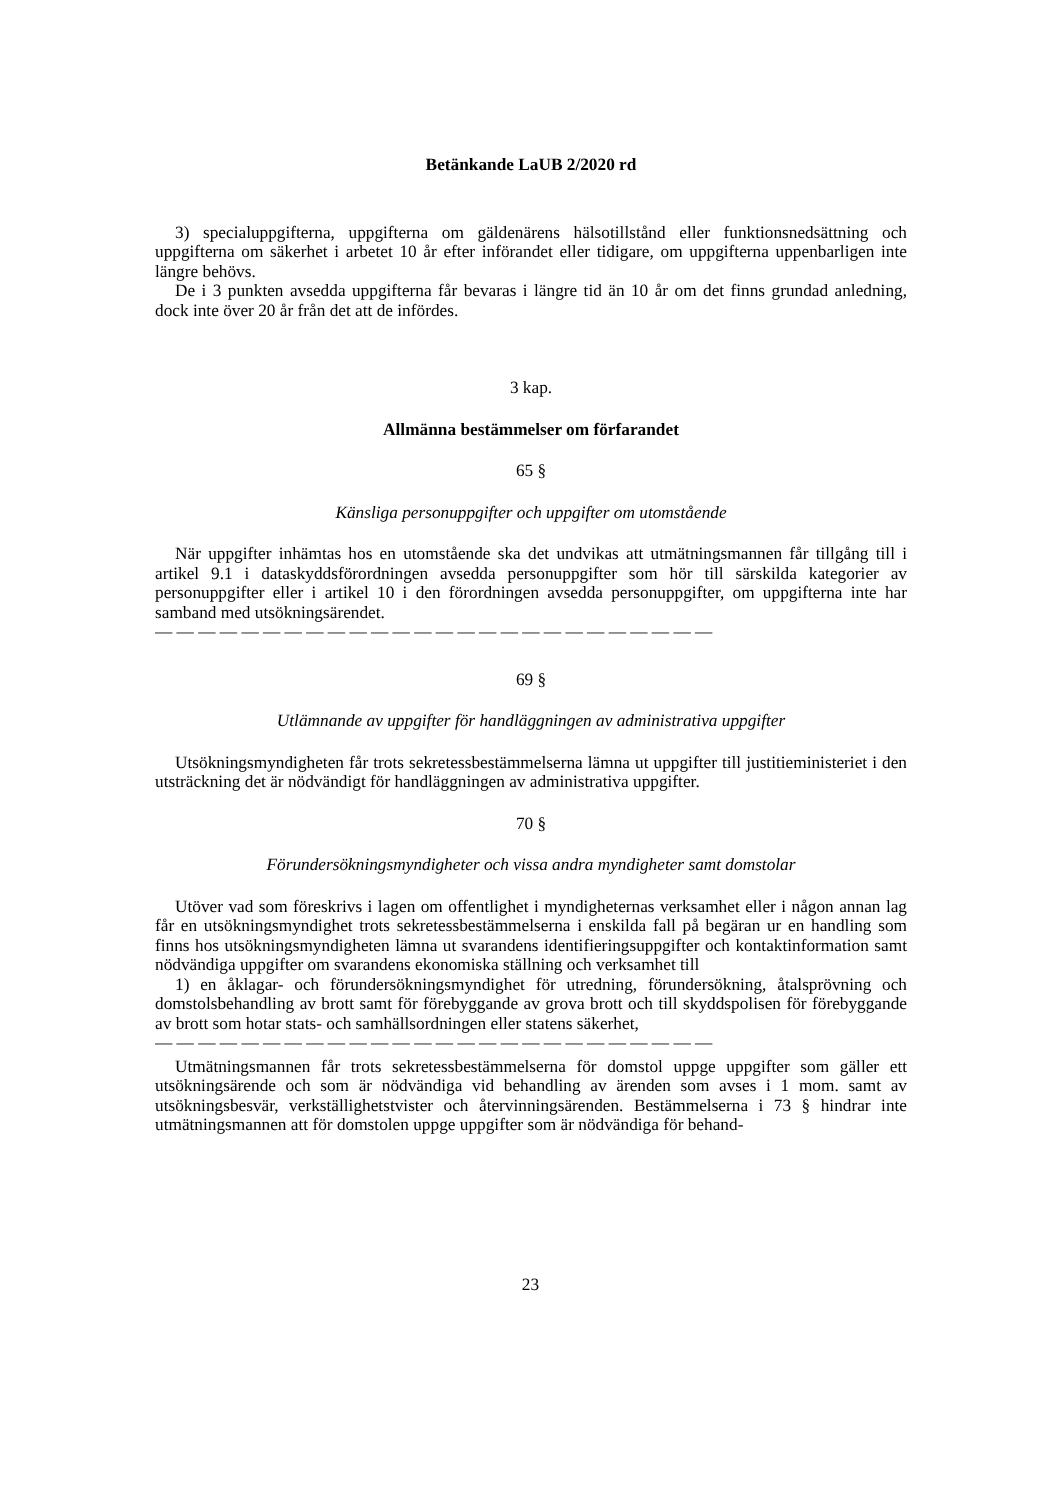Betänkande LaUB 2/2020 rd
3) specialuppgifterna, uppgifterna om gäldenärens hälsotillstånd eller funktionsnedsättning och uppgifterna om säkerhet i arbetet 10 år efter införandet eller tidigare, om uppgifterna uppenbarligen inte längre behövs.
De i 3 punkten avsedda uppgifterna får bevaras i längre tid än 10 år om det finns grundad anledning, dock inte över 20 år från det att de infördes.
3 kap.
Allmänna bestämmelser om förfarandet
65 §
Känsliga personuppgifter och uppgifter om utomstående
När uppgifter inhämtas hos en utomstående ska det undvikas att utmätningsmannen får tillgång till i artikel 9.1 i dataskyddsförordningen avsedda personuppgifter som hör till särskilda kategorier av personuppgifter eller i artikel 10 i den förordningen avsedda personuppgifter, om uppgifterna inte har samband med utsökningsärendet.
— — — — — — — — — — — — — — — — — — — — — — — — — —
69 §
Utlämnande av uppgifter för handläggningen av administrativa uppgifter
Utsökningsmyndigheten får trots sekretessbestämmelserna lämna ut uppgifter till justitieministeriet i den utsträckning det är nödvändigt för handläggningen av administrativa uppgifter.
70 §
Förundersökningsmyndigheter och vissa andra myndigheter samt domstolar
Utöver vad som föreskrivs i lagen om offentlighet i myndigheternas verksamhet eller i någon annan lag får en utsökningsmyndighet trots sekretessbestämmelserna i enskilda fall på begäran ur en handling som finns hos utsökningsmyndigheten lämna ut svarandens identifieringsuppgifter och kontaktinformation samt nödvändiga uppgifter om svarandens ekonomiska ställning och verksamhet till
1) en åklagar- och förundersökningsmyndighet för utredning, förundersökning, åtalsprövning och domstolsbehandling av brott samt för förebyggande av grova brott och till skyddspolisen för förebyggande av brott som hotar stats- och samhällsordningen eller statens säkerhet,
— — — — — — — — — — — — — — — — — — — — — — — — — —
Utmätningsmannen får trots sekretessbestämmelserna för domstol uppge uppgifter som gäller ett utsökningsärende och som är nödvändiga vid behandling av ärenden som avses i 1 mom. samt av utsökningsbesvär, verkställighetstvister och återvinningsärenden. Bestämmelserna i 73 § hindrar inte utmätningsmannen att för domstolen uppge uppgifter som är nödvändiga för behand-
23